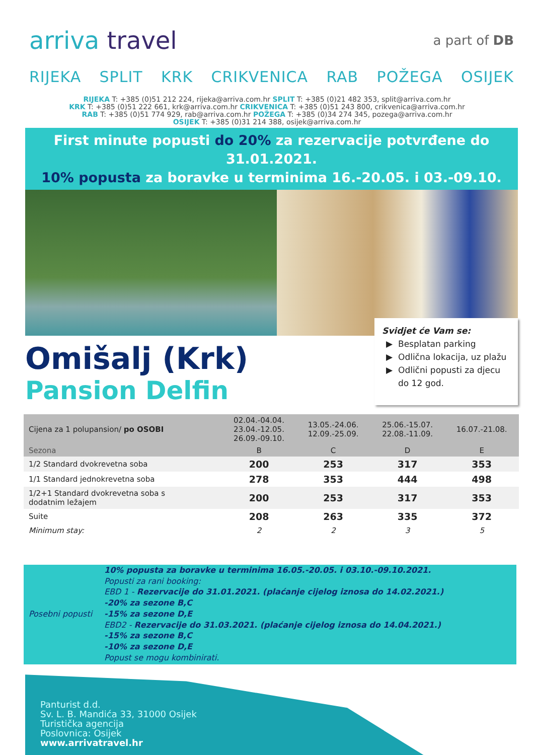arriva travel
a part of DB
RIJEKA SPLIT KRK CRIKVENICA RAB POŽEGA OSIJEK
RIJEKA T: +385 (0)51 212 224, rijeka@arriva.com.hr SPLIT T: +385 (0)21 482 353, split@arriva.com.hr
KRK T: +385 (0)51 222 661, krk@arriva.com.hr CRIKVENICA T: +385 (0)51 243 800, crikvenica@arriva.com.hr
RAB T: +385 (0)51 774 929, rab@arriva.com.hr POŽEGA T: +385 (0)34 274 345, pozega@arriva.com.hr
OSIJEK T: +385 (0)31 214 388, osijek@arriva.com.hr
First minute popusti do 20% za rezervacije potvrđene do 31.01.2021.
10% popusta za boravke u terminima 16.-20.05. i 03.-09.10.
Omišalj (Krk)
Pansion Delfin
Svidjet će Vam se:
Besplatan parking
Odlična lokacija, uz plažu
Odlični popusti za djecu do 12 god.
| Cijena za 1 polupansion/ po OSOBI | 02.04.-04.04. 23.04.-12.05. 26.09.-09.10. | 13.05.-24.06. 12.09.-25.09. | 25.06.-15.07. 22.08.-11.09. | 16.07.-21.08. |
| --- | --- | --- | --- | --- |
| Sezona | B | C | D | E |
| 1/2 Standard dvokrevetna soba | 200 | 253 | 317 | 353 |
| 1/1 Standard jednokrevetna soba | 278 | 353 | 444 | 498 |
| 1/2+1 Standard dvokrevetna soba s dodatnim ležajem | 200 | 253 | 317 | 353 |
| Suite | 208 | 263 | 335 | 372 |
| Minimum stay: | 2 | 2 | 3 | 5 |
Posebni popusti
10% popusta za boravke u terminima 16.05.-20.05. i 03.10.-09.10.2021.
Popusti za rani booking:
EBD 1 - Rezervacije do 31.01.2021. (plaćanje cijelog iznosa do 14.02.2021.)
-20% za sezone B,C
-15% za sezone D,E
EBD2 - Rezervacije do 31.03.2021. (plaćanje cijelog iznosa do 14.04.2021.)
-15% za sezone B,C
-10% za sezone D,E
Popust se mogu kombinirati.
Panturist d.d.
Sv. L. B. Mandića 33, 31000 Osijek
Turistička agencija
Poslovnica: Osijek
www.arrivatravel.hr